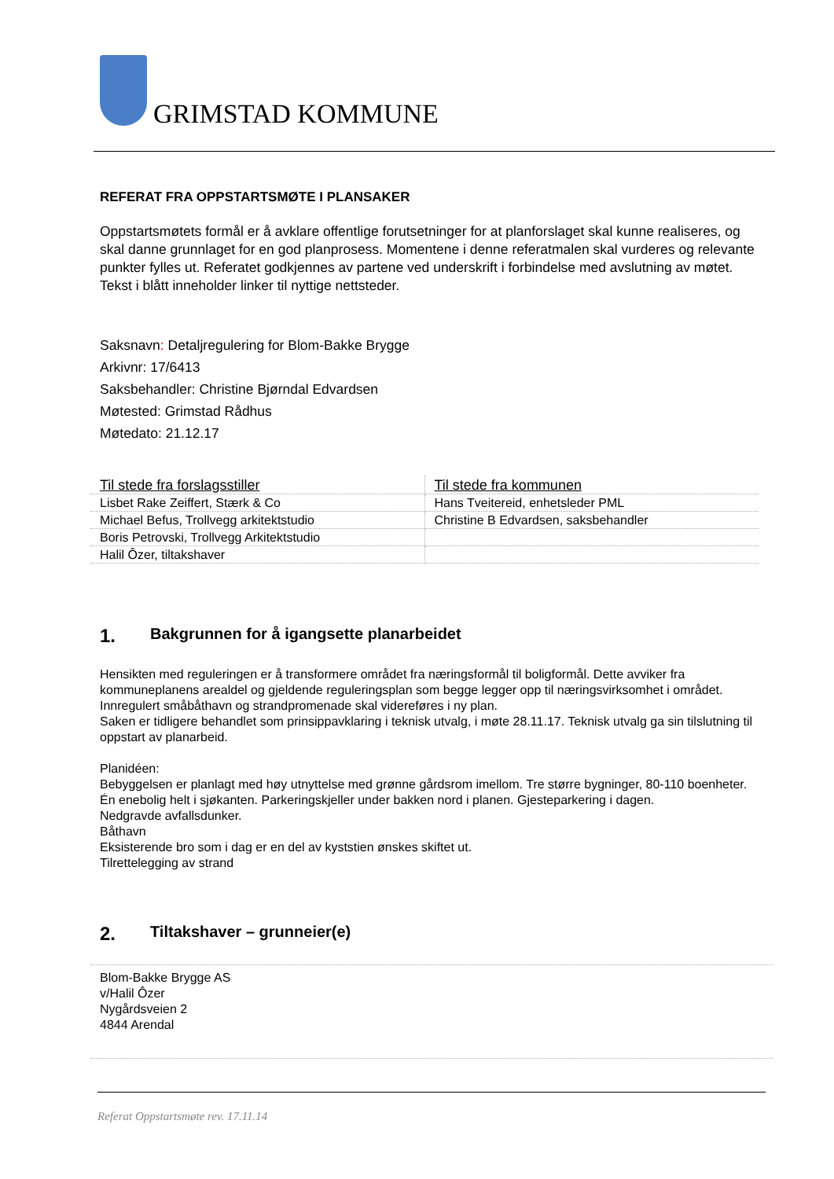GRIMSTAD KOMMUNE
REFERAT FRA OPPSTARTSMØTE I PLANSAKER
Oppstartsmøtets formål er å avklare offentlige forutsetninger for at planforslaget skal kunne realiseres, og skal danne grunnlaget for en god planprosess. Momentene i denne referatmalen skal vurderes og relevante punkter fylles ut. Referatet godkjennes av partene ved underskrift i forbindelse med avslutning av møtet. Tekst i blått inneholder linker til nyttige nettsteder.
Saksnavn: Detaljregulering for Blom-Bakke Brygge
Arkivnr: 17/6413
Saksbehandler: Christine Bjørndal Edvardsen
Møtested: Grimstad Rådhus
Møtedato: 21.12.17
| Til stede fra forslagsstiller | Til stede fra kommunen |
| --- | --- |
| Lisbet Rake Zeiffert, Stærk & Co | Hans Tveitereid, enhetsleder PML |
| Michael Befus, Trollvegg arkitektstudio | Christine B Edvardsen, saksbehandler |
| Boris Petrovski, Trollvegg Arkitektstudio | |
| Halil Ôzer, tiltakshaver | |
1. Bakgrunnen for å igangsette planarbeidet
Hensikten med reguleringen er å transformere området fra næringsformål til boligformål. Dette avviker fra kommuneplanens arealdel og gjeldende reguleringsplan som begge legger opp til næringsvirksomhet i området. Innregulert småbåthavn og strandpromenade skal videreføres i ny plan.
Saken er tidligere behandlet som prinsippavklaring i teknisk utvalg, i møte 28.11.17. Teknisk utvalg ga sin tilslutning til oppstart av planarbeid.
Planidéen:
Bebyggelsen er planlagt med høy utnyttelse med grønne gårdsrom imellom. Tre større bygninger, 80-110 boenheter. Én enebolig helt i sjøkanten. Parkeringskjeller under bakken nord i planen. Gjesteparkering i dagen.
Nedgravde avfallsdunker.
Båthavn
Eksisterende bro som i dag er en del av kyststien ønskes skiftet ut.
Tilrettelegging av strand
2. Tiltakshaver – grunneier(e)
Blom-Bakke Brygge AS
v/Halil Ôzer
Nygårdsveien 2
4844 Arendal
Referat Oppstartsmøte rev. 17.11.14